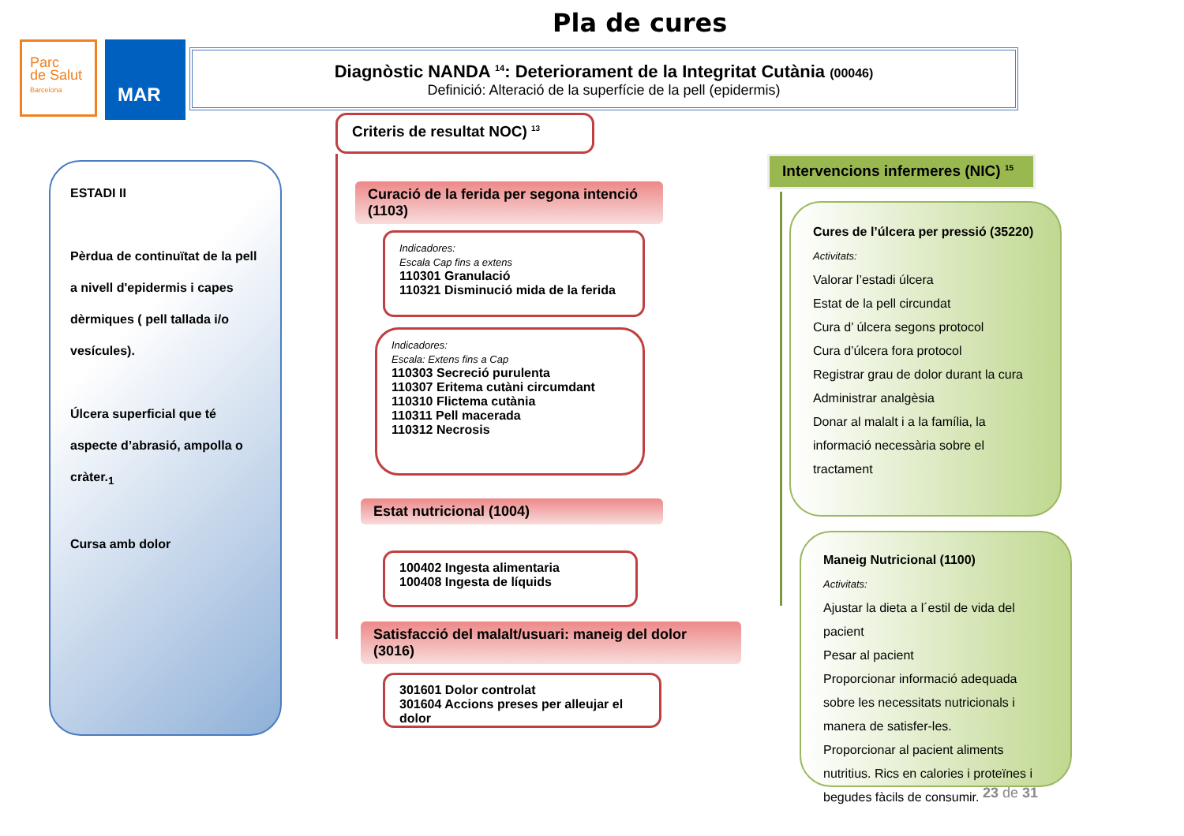Pla de cures
Parc
de Salut
Barcelona
MAR
Diagnòstic NANDA <sup>14</sup>: Deteriorament de la Integritat Cutània (00046)
Definició: Alteració de la superfície de la pell (epidermis)
ESTADI II
Pèrdua de continuïtat de la pell a nivell d'epidermis i capes dèrmiques ( pell tallada i/o vesícules).
Úlcera superficial que té aspecte d’abrasió, ampolla o cràter.<sub>1</sub>
Cursa amb dolor
Criteris de resultat NOC) <sup>13</sup>
Curació de la ferida per segona intenció (1103)
Indicadores:
Escala Cap fins a extens
110301 Granulació
110321 Disminució mida de la ferida
Indicadores:
Escala: Extens fins a Cap
110303 Secreció purulenta
110307 Eritema cutàni circumdant
110310 Flictema cutània
110311 Pell macerada
110312 Necrosis
Estat nutricional (1004)
100402 Ingesta alimentaria
100408 Ingesta de líquids
Satisfacció del malalt/usuari: maneig del dolor (3016)
301601 Dolor controlat
301604 Accions preses per alleujar el dolor
Intervencions infermeres (NIC) <sup>15</sup>
Cures de l’úlcera per pressió (35220)
Activitats:
Valorar l’estadi úlcera
Estat de la pell circundat
Cura d’ úlcera segons protocol
Cura d’úlcera fora protocol
Registrar grau de dolor durant la cura
Administrar analgèsia
Donar al malalt i a la família, la informació necessària sobre el tractament
Maneig Nutricional (1100)
Activitats:
Ajustar la dieta a l´estil de vida del pacient
Pesar al pacient
Proporcionar informació adequada sobre les necessitats nutricionals i manera de satisfer-les.
Proporcionar al pacient aliments nutritius. Rics en calories i proteïnes i begudes fàcils de consumir.
23 de 31